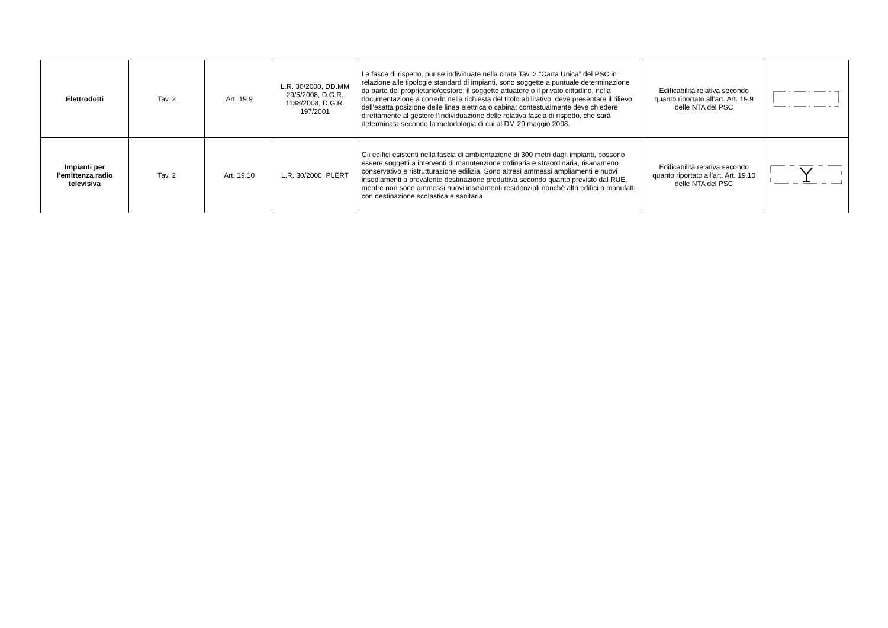| Elettrodotti | Tav. 2 | Art. 19.9 | L.R. 30/2000, DD.MM 29/5/2008, D.G.R. 1138/2008, D,G.R. 197/2001 | Le fasce di rispetto, pur se individuate nella citata Tav. 2 “Carta Unica” del PSC in relazione alle tipologie standard di impianti, sono soggette a puntuale determinazione da parte del proprietario/gestore; il soggetto attuatore o il privato cittadino, nella documentazione a corredo della richiesta del titolo abilitativo, deve presentare il rilievo dell’esatta posizione delle linea elettrica o cabina; contestualmente deve chiedere direttamente al gestore l’individuazione delle relativa fascia di rispetto, che sarà determinata secondo la metodologia di cui al DM 29 maggio 2008. | Edificabilità relativa secondo quanto riportato all’art. Art. 19.9 delle NTA del PSC | |
| Impianti per l’emittenza radio televisiva | Tav. 2 | Art. 19.10 | L.R. 30/2000, PLERT | Gli edifici esistenti nella fascia di ambientazione di 300 metri dagli impianti, possono essere soggetti a interventi di manutenzione ordinaria e straordinaria, risanameno conservativo e ristrutturazione edilizia. Sono altresì ammessi ampliamenti e nuovi insediamenti a prevalente destinazione produttiva secondo quanto previsto dal RUE, mentre non sono ammessi nuovi inseiamenti residenziali nonché altri edifici o manufatti con destinazione scolastica e sanitaria | Edificabilità relativa secondo quanto riportato all’art. Art. 19.10 delle NTA del PSC | |